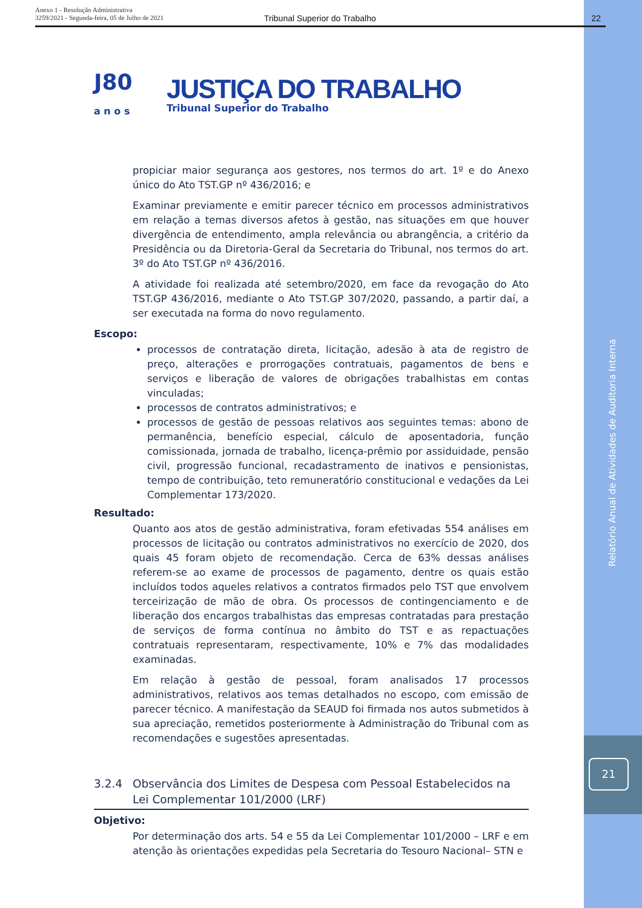Anexo 1 - Resolução Administrativa
3259/2021 - Segunda-feira, 05 de Julho de 2021
Tribunal Superior do Trabalho 22
J80
a n o s
JUSTIÇA DO TRABALHO
Tribunal Superior do Trabalho
propiciar maior segurança aos gestores, nos termos do art. 1º e do Anexo único do Ato TST.GP nº 436/2016; e
Examinar previamente e emitir parecer técnico em processos administrativos em relação a temas diversos afetos à gestão, nas situações em que houver divergência de entendimento, ampla relevância ou abrangência, a critério da Presidência ou da Diretoria-Geral da Secretaria do Tribunal, nos termos do art. 3º do Ato TST.GP nº 436/2016.
A atividade foi realizada até setembro/2020, em face da revogação do Ato TST.GP 436/2016, mediante o Ato TST.GP 307/2020, passando, a partir daí, a ser executada na forma do novo regulamento.
Escopo:
processos de contratação direta, licitação, adesão à ata de registro de preço, alterações e prorrogações contratuais, pagamentos de bens e serviços e liberação de valores de obrigações trabalhistas em contas vinculadas;
processos de contratos administrativos; e
processos de gestão de pessoas relativos aos seguintes temas: abono de permanência, benefício especial, cálculo de aposentadoria, função comissionada, jornada de trabalho, licença-prêmio por assiduidade, pensão civil, progressão funcional, recadastramento de inativos e pensionistas, tempo de contribuição, teto remuneratório constitucional e vedações da Lei Complementar 173/2020.
Resultado:
Quanto aos atos de gestão administrativa, foram efetivadas 554 análises em processos de licitação ou contratos administrativos no exercício de 2020, dos quais 45 foram objeto de recomendação. Cerca de 63% dessas análises referem-se ao exame de processos de pagamento, dentre os quais estão incluídos todos aqueles relativos a contratos firmados pelo TST que envolvem terceirização de mão de obra. Os processos de contingenciamento e de liberação dos encargos trabalhistas das empresas contratadas para prestação de serviços de forma contínua no âmbito do TST e as repactuações contratuais representaram, respectivamente, 10% e 7% das modalidades examinadas.
Em relação à gestão de pessoal, foram analisados 17 processos administrativos, relativos aos temas detalhados no escopo, com emissão de parecer técnico. A manifestação da SEAUD foi firmada nos autos submetidos à sua apreciação, remetidos posteriormente à Administração do Tribunal com as recomendações e sugestões apresentadas.
3.2.4 Observância dos Limites de Despesa com Pessoal Estabelecidos na Lei Complementar 101/2000 (LRF)
Objetivo:
Por determinação dos arts. 54 e 55 da Lei Complementar 101/2000 – LRF e em atenção às orientações expedidas pela Secretaria do Tesouro Nacional– STN e
Relatório Anual de Atividades de Auditoria Interna
21